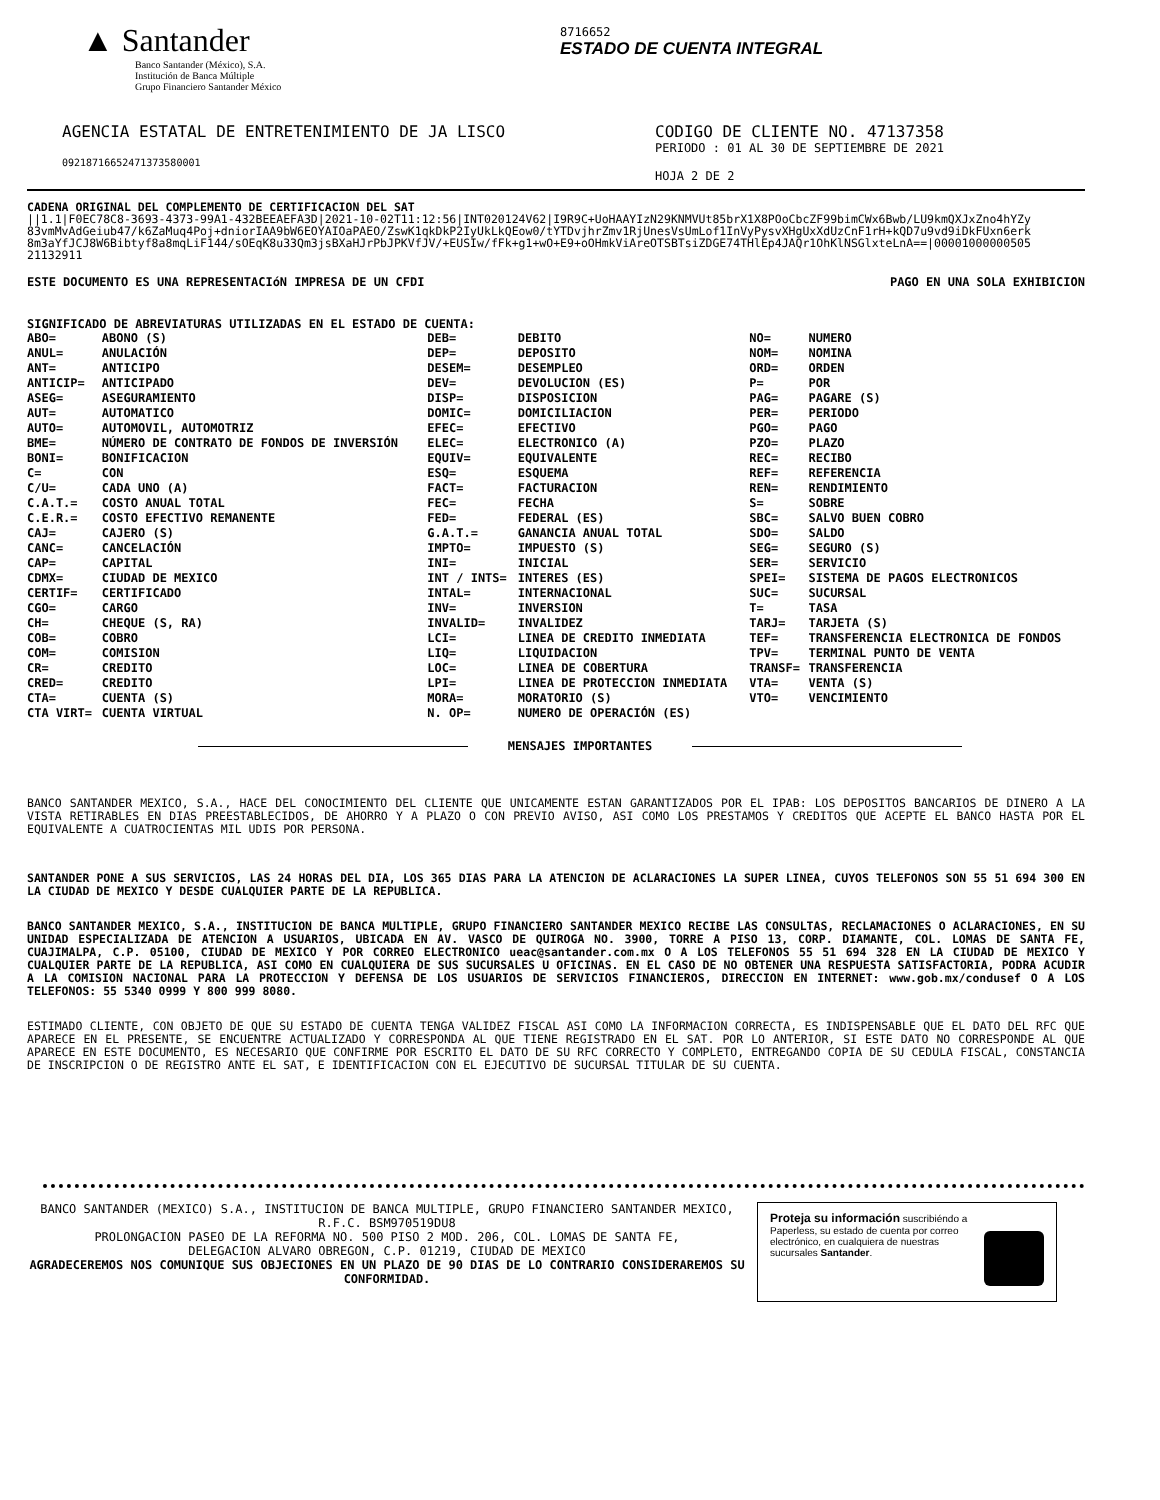▲ Santander
Banco Santander (México), S.A.
Institución de Banca Múltiple
Grupo Financiero Santander México
8716652
ESTADO DE CUENTA INTEGRAL
AGENCIA ESTATAL DE ENTRETENIMIENTO DE JA LISCO
09218716652471373580001
CODIGO DE CLIENTE NO. 47137358
PERIODO : 01 AL 30 DE SEPTIEMBRE DE 2021
HOJA 2 DE 2
CADENA ORIGINAL DEL COMPLEMENTO DE CERTIFICACION DEL SAT
||1.1|F0EC78C8-3693-4373-99A1-432BEEAEFA3D|2021-10-02T11:12:56|INT020124V62|I9R9C+UoHAAYIzN29KNMVUt85brX1X8POoCbcZF99bimCWx6Bwb/LU9kmQXJxZno4hYZy 83vmMvAdGeiub47/k6ZaMuq4Poj+dniorIAA9bW6EOYAIOaPAEO/ZswK1qkDkP2IyUkLkQEow0/tYTDvjhrZmv1RjUnesVsUmLof1InVyPysvXHgUxXdUzCnF1rH+kQD7u9vd9iDkFUxn6erk 8m3aYfJCJ8W6Bibtyf8a8mqLiF144/sOEqK8u33Qm3jsBXaHJrPbJPKVfJV/+EUSIw/fFk+g1+wO+E9+oOHmkViAreOTSBTsiZDGE74THlEp4JAQr1OhKlNSGlxteLnA==|00001000000505 21132911
ESTE DOCUMENTO ES UNA REPRESENTACIóN IMPRESA DE UN CFDI PAGO EN UNA SOLA EXHIBICION
SIGNIFICADO DE ABREVIATURAS UTILIZADAS EN EL ESTADO DE CUENTA:
| ABO= ANUL= ANT= ANTICIP= ASEG= AUT= AUTO= BME= BONI= C= C/U= C.A.T.= C.E.R.= CAJ= CANC= CAP= CDMX= CERTIF= CGO= CH= COB= COM= CR= CRED= CTA= CTA VIRT= | ABONO (S) ANULACIÓN ANTICIPO ANTICIPADO ASEGURAMIENTO AUTOMATICO AUTOMOVIL, AUTOMOTRIZ NÚMERO DE CONTRATO DE FONDOS DE INVERSIÓN BONIFICACION CON CADA UNO (A) COSTO ANUAL TOTAL COSTO EFECTIVO REMANENTE CAJERO (S) CANCELACIÓN CAPITAL CIUDAD DE MEXICO CERTIFICADO CARGO CHEQUE (S, RA) COBRO COMISION CREDITO CREDITO CUENTA (S) CUENTA VIRTUAL | DEB= DEP= DESEM= DEV= DISP= DOMIC= EFEC= ELEC= EQUIV= ESQ= FACT= FEC= FED= G.A.T.= IMPTO= INI= INT / INTS= INTAL= INV= INVALID= LCI= LIQ= LOC= LPI= MORA= N. OP= | DEBITO DEPOSITO DESEMPLEO DEVOLUCION (ES) DISPOSICION DOMICILIACION EFECTIVO ELECTRONICO (A) EQUIVALENTE ESQUEMA FACTURACION FECHA FEDERAL (ES) GANANCIA ANUAL TOTAL IMPUESTO (S) INICIAL INTERES (ES) INTERNACIONAL INVERSION INVALIDEZ LINEA DE CREDITO INMEDIATA LIQUIDACION LINEA DE COBERTURA LINEA DE PROTECCION INMEDIATA MORATORIO (S) NUMERO DE OPERACIÓN (ES) | NO= NOM= ORD= P= PAG= PER= PGO= PZO= REC= REF= REN= S= SBC= SDO= SEG= SER= SPEI= SUC= T= TARJ= TEF= TPV= TRANSF= VTA= VTO= | NUMERO NOMINA ORDEN POR PAGARE (S) PERIODO PAGO PLAZO RECIBO REFERENCIA RENDIMIENTO SOBRE SALVO BUEN COBRO SALDO SEGURO (S) SERVICIO SISTEMA DE PAGOS ELECTRONICOS SUCURSAL TASA TARJETA (S) TRANSFERENCIA ELECTRONICA DE FONDOS TERMINAL PUNTO DE VENTA TRANSFERENCIA VENTA (S) VENCIMIENTO |
MENSAJES IMPORTANTES
BANCO SANTANDER MEXICO, S.A., HACE DEL CONOCIMIENTO DEL CLIENTE QUE UNICAMENTE ESTAN GARANTIZADOS POR EL IPAB: LOS DEPOSITOS BANCARIOS DE DINERO A LA VISTA RETIRABLES EN DIAS PREESTABLECIDOS, DE AHORRO Y A PLAZO O CON PREVIO AVISO, ASI COMO LOS PRESTAMOS Y CREDITOS QUE ACEPTE EL BANCO HASTA POR EL EQUIVALENTE A CUATROCIENTAS MIL UDIS POR PERSONA.
SANTANDER PONE A SUS SERVICIOS, LAS 24 HORAS DEL DIA, LOS 365 DIAS PARA LA ATENCION DE ACLARACIONES LA SUPER LINEA, CUYOS TELEFONOS SON 55 51 694 300 EN LA CIUDAD DE MEXICO Y DESDE CUALQUIER PARTE DE LA REPUBLICA.
BANCO SANTANDER MEXICO, S.A., INSTITUCION DE BANCA MULTIPLE, GRUPO FINANCIERO SANTANDER MEXICO RECIBE LAS CONSULTAS, RECLAMACIONES O ACLARACIONES, EN SU UNIDAD ESPECIALIZADA DE ATENCION A USUARIOS, UBICADA EN AV. VASCO DE QUIROGA NO. 3900, TORRE A PISO 13, CORP. DIAMANTE, COL. LOMAS DE SANTA FE, CUAJIMALPA, C.P. 05100, CIUDAD DE MEXICO Y POR CORREO ELECTRONICO ueac@santander.com.mx O A LOS TELEFONOS 55 51 694 328 EN LA CIUDAD DE MEXICO Y CUALQUIER PARTE DE LA REPUBLICA, ASI COMO EN CUALQUIERA DE SUS SUCURSALES U OFICINAS. EN EL CASO DE NO OBTENER UNA RESPUESTA SATISFACTORIA, PODRA ACUDIR A LA COMISION NACIONAL PARA LA PROTECCION Y DEFENSA DE LOS USUARIOS DE SERVICIOS FINANCIEROS, DIRECCION EN INTERNET: www.gob.mx/condusef O A LOS TELEFONOS: 55 5340 0999 Y 800 999 8080.
ESTIMADO CLIENTE, CON OBJETO DE QUE SU ESTADO DE CUENTA TENGA VALIDEZ FISCAL ASI COMO LA INFORMACION CORRECTA, ES INDISPENSABLE QUE EL DATO DEL RFC QUE APARECE EN EL PRESENTE, SE ENCUENTRE ACTUALIZADO Y CORRESPONDA AL QUE TIENE REGISTRADO EN EL SAT. POR LO ANTERIOR, SI ESTE DATO NO CORRESPONDE AL QUE APARECE EN ESTE DOCUMENTO, ES NECESARIO QUE CONFIRME POR ESCRITO EL DATO DE SU RFC CORRECTO Y COMPLETO, ENTREGANDO COPIA DE SU CEDULA FISCAL, CONSTANCIA DE INSCRIPCION O DE REGISTRO ANTE EL SAT, E IDENTIFICACION CON EL EJECUTIVO DE SUCURSAL TITULAR DE SU CUENTA.
BANCO SANTANDER (MEXICO) S.A., INSTITUCION DE BANCA MULTIPLE, GRUPO FINANCIERO SANTANDER MEXICO,
R.F.C. BSM970519DU8
PROLONGACION PASEO DE LA REFORMA NO. 500 PISO 2 MOD. 206, COL. LOMAS DE SANTA FE,
DELEGACION ALVARO OBREGON, C.P. 01219, CIUDAD DE MEXICO
AGRADECEREMOS NOS COMUNIQUE SUS OBJECIONES EN UN PLAZO DE 90 DIAS DE LO CONTRARIO CONSIDERAREMOS SU CONFORMIDAD.
Proteja su información suscribiéndo a Paperless, su estado de cuenta por correo electrónico, en cualquiera de nuestras sucursales Santander.